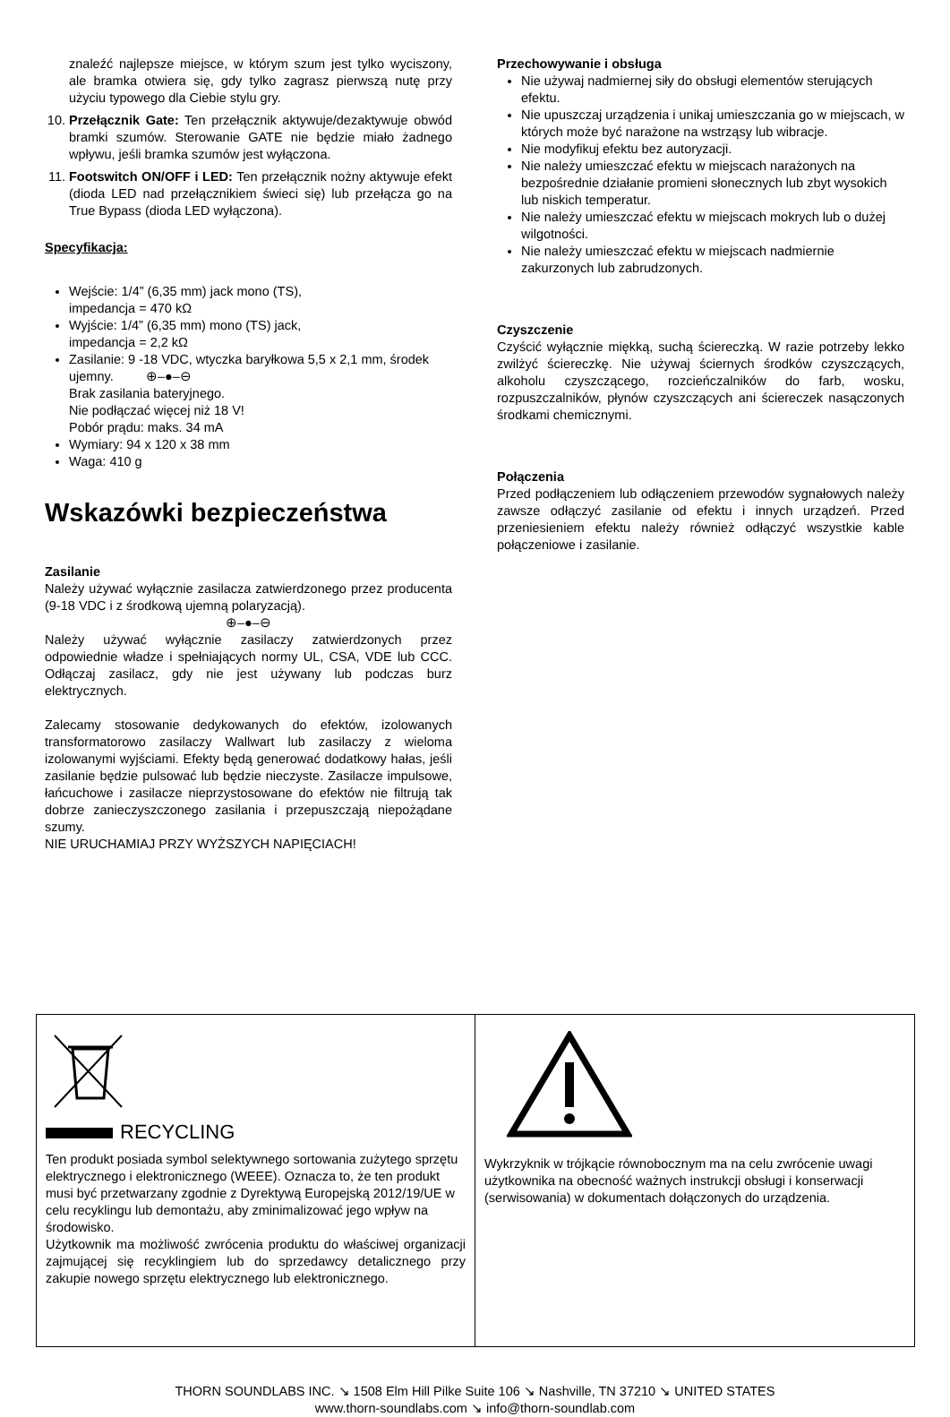znaleźć najlepsze miejsce, w którym szum jest tylko wyciszony, ale bramka otwiera się, gdy tylko zagrasz pierwszą nutę przy użyciu typowego dla Ciebie stylu gry.
10. Przełącznik Gate: Ten przełącznik aktywuje/dezaktywuje obwód bramki szumów. Sterowanie GATE nie będzie miało żadnego wpływu, jeśli bramka szumów jest wyłączona.
11. Footswitch ON/OFF i LED: Ten przełącznik nożny aktywuje efekt (dioda LED nad przełącznikiem świeci się) lub przełącza go na True Bypass (dioda LED wyłączona).
Specyfikacja:
Wejście: 1/4” (6,35 mm) jack mono (TS),
impedancja = 470 kΩ
Wyjście: 1/4” (6,35 mm) mono (TS) jack,
impedancja = 2,2 kΩ
Zasilanie: 9 -18 VDC, wtyczka baryłkowa 5,5 x 2,1 mm, środek ujemny. ⊕–●–⊖
Brak zasilania bateryjnego.
Nie podłączać więcej niż 18 V!
Pobór prądu: maks. 34 mA
Wymiary: 94 x 120 x 38 mm
Waga: 410 g
Wskazówki bezpieczeństwa
Zasilanie
Należy używać wyłącznie zasilacza zatwierdzonego przez producenta (9-18 VDC i z środkową ujemną polaryzacją).
⊕–●–⊖
Należy używać wyłącznie zasilaczy zatwierdzonych przez odpowiednie władze i spełniających normy UL, CSA, VDE lub CCC. Odłączaj zasilacz, gdy nie jest używany lub podczas burz elektrycznych.
Zalecamy stosowanie dedykowanych do efektów, izolowanych transformatorowo zasilaczy Wallwart lub zasilaczy z wieloma izolowanymi wyjściami. Efekty będą generować dodatkowy hałas, jeśli zasilanie będzie pulsować lub będzie nieczyste. Zasilacze impulsowe, łańcuchowe i zasilacze nieprzystosowane do efektów nie filtrują tak dobrze zanieczyszczonego zasilania i przepuszczają niepożądane szumy.
NIE URUCHAMIAJ PRZY WYŻSZYCH NAPIĘCIACH!
Przechowywanie i obsługa
Nie używaj nadmiernej siły do obsługi elementów sterujących efektu.
Nie upuszczaj urządzenia i unikaj umieszczania go w miejscach, w których może być narażone na wstrząsy lub wibracje.
Nie modyfikuj efektu bez autoryzacji.
Nie należy umieszczać efektu w miejscach narażonych na bezpośrednie działanie promieni słonecznych lub zbyt wysokich lub niskich temperatur.
Nie należy umieszczać efektu w miejscach mokrych lub o dużej wilgotności.
Nie należy umieszczać efektu w miejscach nadmiernie zakurzonych lub zabrudzonych.
Czyszczenie
Czyścić wyłącznie miękką, suchą ściereczką. W razie potrzeby lekko zwilżyć ściereczkę. Nie używaj ściernych środków czyszczących, alkoholu czyszczącego, rozcieńczalników do farb, wosku, rozpuszczalników, płynów czyszczących ani ściereczek nasączonych środkami chemicznymi.
Połączenia
Przed podłączeniem lub odłączeniem przewodów sygnałowych należy zawsze odłączyć zasilanie od efektu i innych urządzeń. Przed przeniesieniem efektu należy również odłączyć wszystkie kable połączeniowe i zasilanie.
RECYCLING
Ten produkt posiada symbol selektywnego sortowania zużytego sprzętu elektrycznego i elektronicznego (WEEE). Oznacza to, że ten produkt musi być przetwarzany zgodnie z Dyrektywą Europejską 2012/19/UE w celu recyklingu lub demontażu, aby zminimalizować jego wpływ na środowisko.
Użytkownik ma możliwość zwrócenia produktu do właściwej organizacji zajmującej się recyklingiem lub do sprzedawcy detalicznego przy zakupie nowego sprzętu elektrycznego lub elektronicznego.
Wykrzyknik w trójkącie równobocznym ma na celu zwrócenie uwagi użytkownika na obecność ważnych instrukcji obsługi i konserwacji (serwisowania) w dokumentach dołączonych do urządzenia.
THORN SOUNDLABS INC. ↘ 1508 Elm Hill Pilke Suite 106 ↘ Nashville, TN 37210 ↘ UNITED STATES
www.thorn-soundlabs.com ↘ info@thorn-soundlab.com